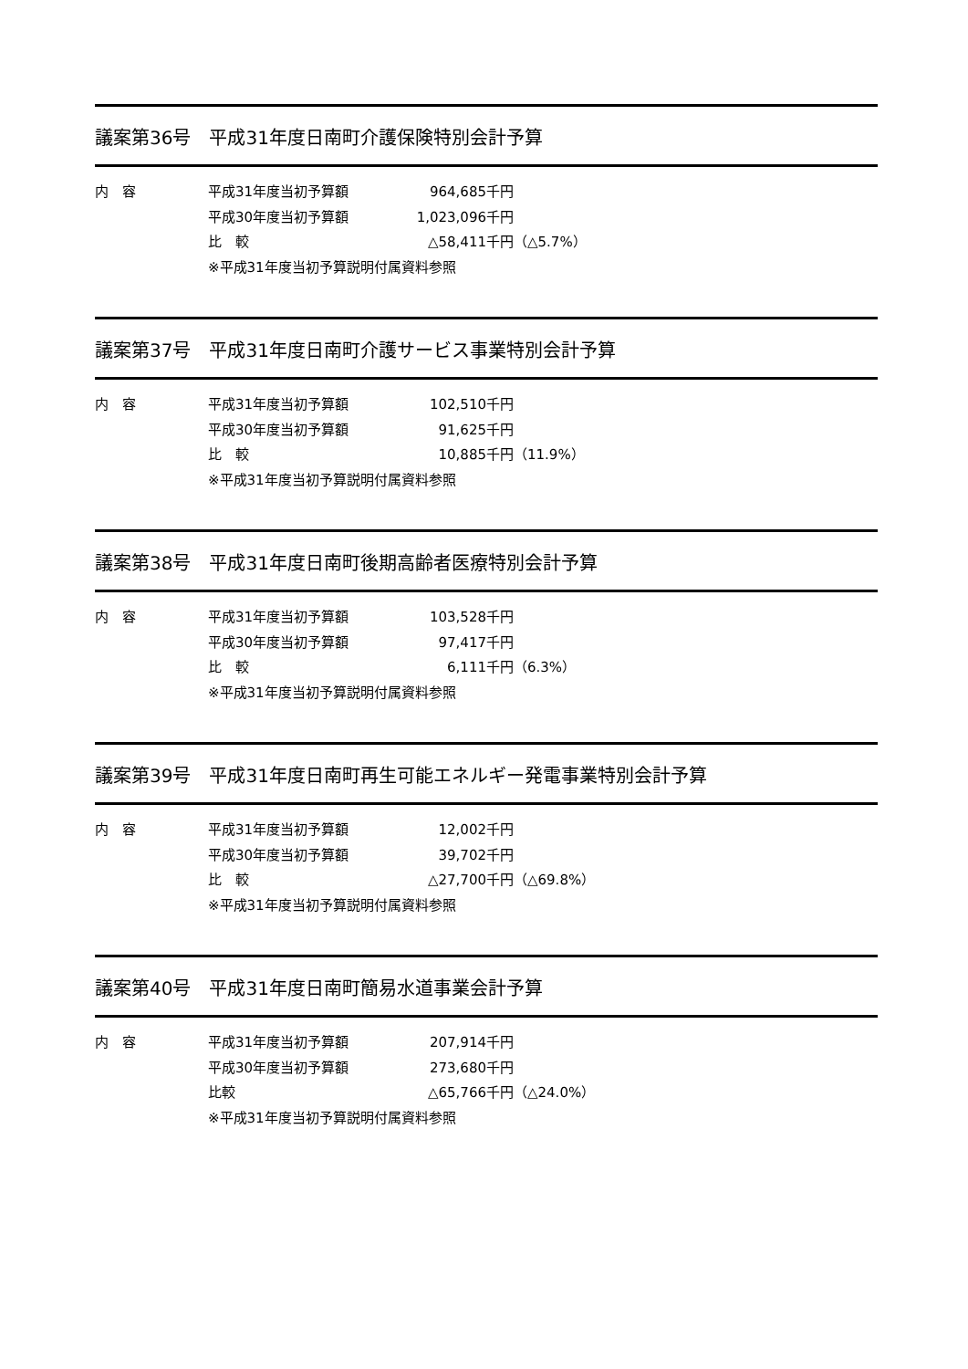議案第36号　平成31年度日南町介護保険特別会計予算
内　容 平成31年度当初予算額 964,685千円
平成30年度当初予算額 1,023,096千円
比　較 △58,411千円 （△5.7%）
※平成31年度当初予算説明付属資料参照
議案第37号　平成31年度日南町介護サービス事業特別会計予算
内　容 平成31年度当初予算額 102,510千円
平成30年度当初予算額 91,625千円
比　較 10,885千円 （11.9%）
※平成31年度当初予算説明付属資料参照
議案第38号　平成31年度日南町後期高齢者医療特別会計予算
内　容 平成31年度当初予算額 103,528千円
平成30年度当初予算額 97,417千円
比　較 6,111千円 （6.3%）
※平成31年度当初予算説明付属資料参照
議案第39号　平成31年度日南町再生可能エネルギー発電事業特別会計予算
内　容 平成31年度当初予算額 12,002千円
平成30年度当初予算額 39,702千円
比　較 △27,700千円 （△69.8%）
※平成31年度当初予算説明付属資料参照
議案第40号　平成31年度日南町簡易水道事業会計予算
内　容 平成31年度当初予算額 207,914千円
平成30年度当初予算額 273,680千円
比較 △65,766千円 （△24.0%）
※平成31年度当初予算説明付属資料参照